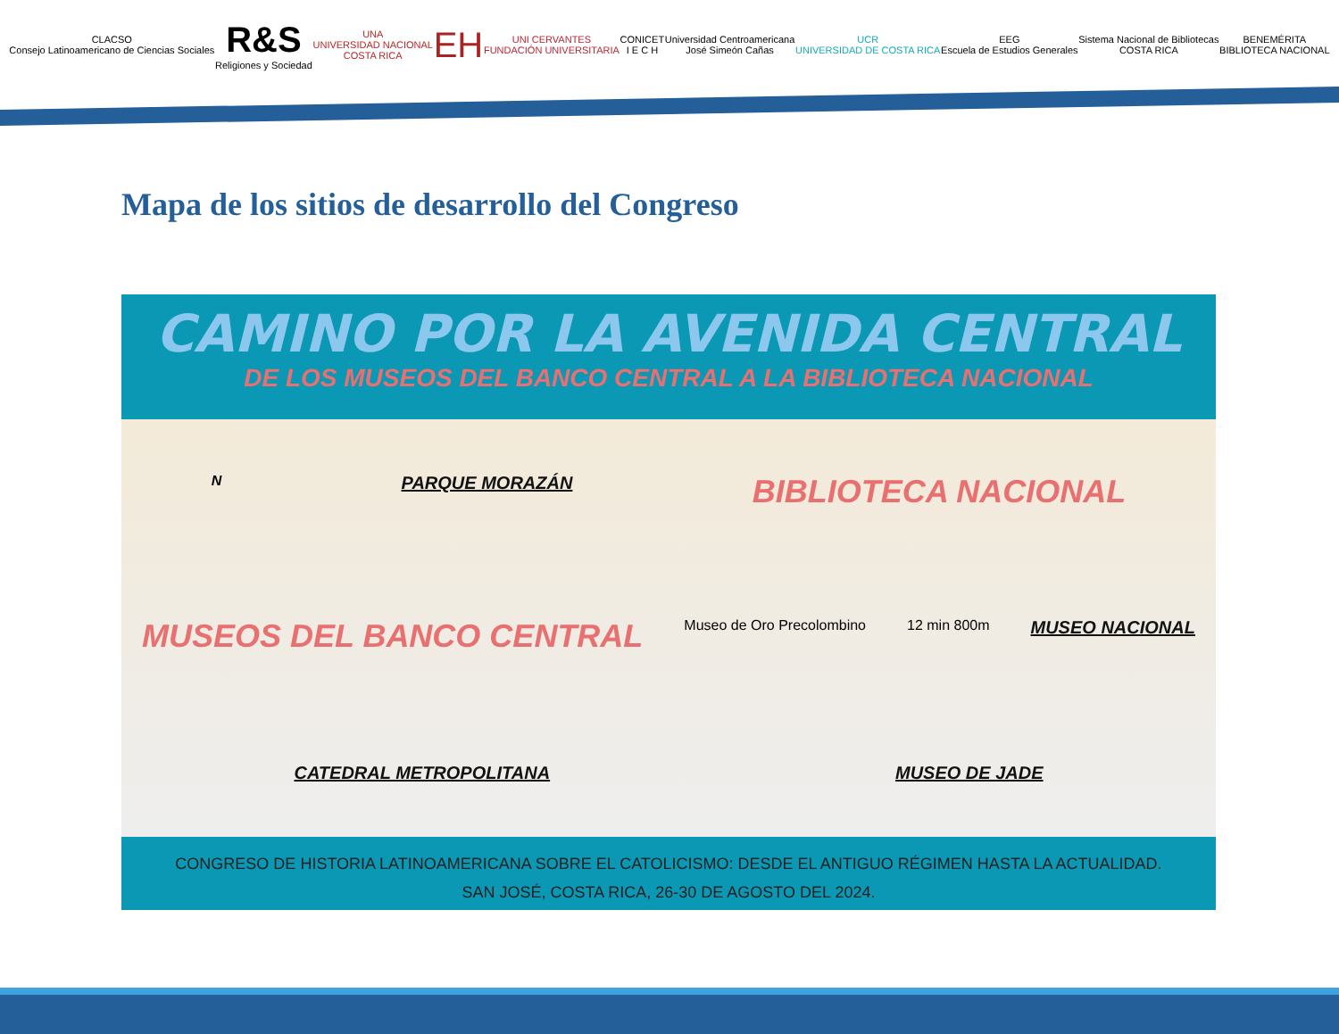CLACSO
Consejo Latinoamericano de Ciencias Sociales
R&S
Religiones y Sociedad
UNA
UNIVERSIDAD NACIONAL
COSTA RICA
EH
UNI CERVANTES
FUNDACIÓN UNIVERSITARIA
CONICET
I E C H
Universidad Centroamericana
José Simeón Cañas
UCR
UNIVERSIDAD DE COSTA RICA
EEG
Escuela de Estudios Generales
Sistema Nacional de Bibliotecas
COSTA RICA
BENEMÉRITA
BIBLIOTECA NACIONAL
Mapa de los sitios de desarrollo del Congreso
CAMINO POR LA AVENIDA CENTRAL
DE LOS MUSEOS DEL BANCO CENTRAL A LA BIBLIOTECA NACIONAL
N PARQUE MORAZÁN BIBLIOTECA NACIONAL MUSEOS DEL BANCO CENTRAL Museo de Oro Precolombino 12 min 800m MUSEO NACIONAL CATEDRAL METROPOLITANA MUSEO DE JADE
CONGRESO DE HISTORIA LATINOAMERICANA SOBRE EL CATOLICISMO: DESDE EL ANTIGUO RÉGIMEN HASTA LA ACTUALIDAD.
SAN JOSÉ, COSTA RICA, 26-30 DE AGOSTO DEL 2024.